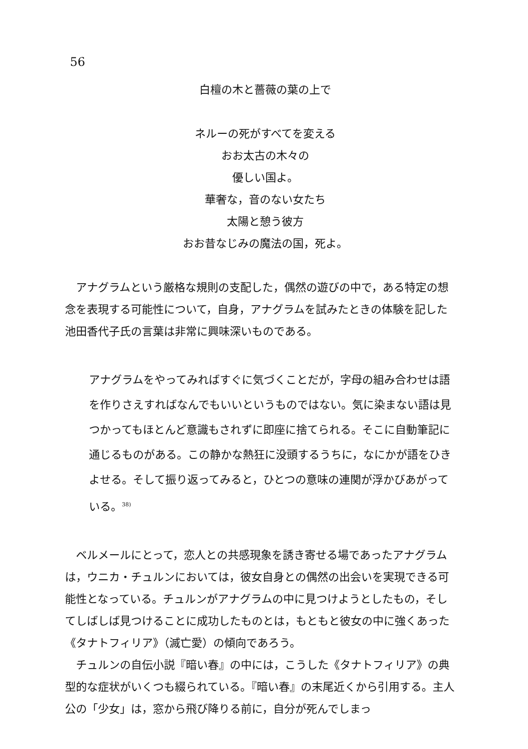56
白檀の木と薔薇の葉の上で
ネルーの死がすべてを変える
おお太古の木々の
優しい国よ。
華奢な，音のない女たち
太陽と憩う彼方
おお昔なじみの魔法の国，死よ。
アナグラムという厳格な規則の支配した，偶然の遊びの中で，ある特定の想念を表現する可能性について，自身，アナグラムを試みたときの体験を記した池田香代子氏の言葉は非常に興味深いものである。
アナグラムをやってみればすぐに気づくことだが，字母の組み合わせは語を作りさえすればなんでもいいというものではない。気に染まない語は見つかってもほとんど意識もされずに即座に捨てられる。そこに自動筆記に通じるものがある。この静かな熱狂に没頭するうちに，なにかが語をひきよせる。そして振り返ってみると，ひとつの意味の連関が浮かびあがっている。<sup>38)</sup>
ベルメールにとって，恋人との共感現象を誘き寄せる場であったアナグラムは，ウニカ・チュルンにおいては，彼女自身との偶然の出会いを実現できる可能性となっている。チュルンがアナグラムの中に見つけようとしたもの，そしてしばしば見つけることに成功したものとは，もともと彼女の中に強くあった《タナトフィリア》（滅亡愛）の傾向であろう。
チュルンの自伝小説『暗い春』の中には，こうした《タナトフィリア》の典型的な症状がいくつも綴られている。『暗い春』の末尾近くから引用する。主人公の「少女」は，窓から飛び降りる前に，自分が死んでしまっ